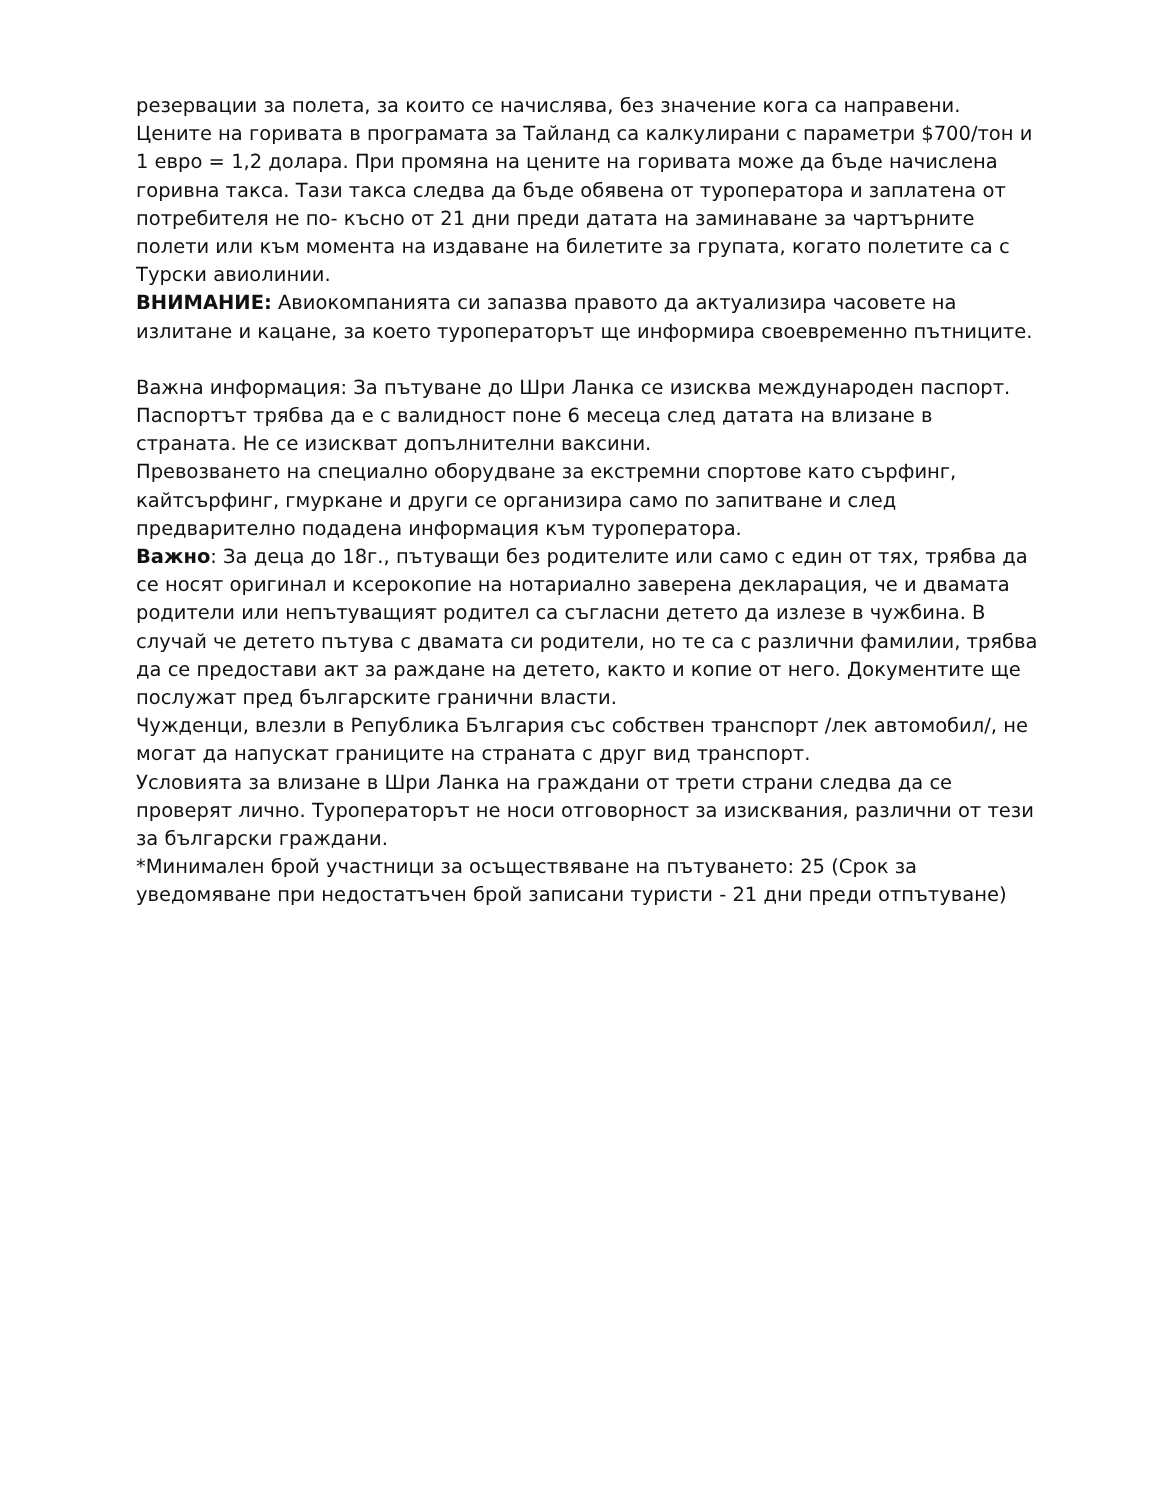резервации за полета, за които се начислява, без значение кога са направени. Цените на горивата в програмата за Тайланд са калкулирани с параметри $700/тон и 1 евро = 1,2 долара. При промяна на цените на горивата може да бъде начислена горивна такса. Тази такса следва да бъде обявена от туроператора и заплатена от потребителя не по- късно от 21 дни преди датата на заминаване за чартърните полети или към момента на издаване на билетите за групата, когато полетите са с Турски авиолинии.
ВНИМАНИЕ: Авиокомпанията си запазва правото да актуализира часовете на излитане и кацане, за което туроператорът ще информира своевременно пътниците.
Важна информация: За пътуване до Шри Ланка се изисква международен паспорт. Паспортът трябва да е с валидност поне 6 месеца след датата на влизане в страната. Не се изискват допълнителни ваксини.
Превозването на специално оборудване за екстремни спортове като сърфинг, кайтсърфинг, гмуркане и други се организира само по запитване и след предварително подадена информация към туроператора.
Важно: За деца до 18г., пътуващи без родителите или само с един от тях, трябва да се носят оригинал и ксерокопие на нотариално заверена декларация, че и двамата родители или непътуващият родител са съгласни детето да излезе в чужбина. В случай че детето пътува с двамата си родители, но те са с различни фамилии, трябва да се предостави акт за раждане на детето, както и копие от него. Документите ще послужат пред българските гранични власти.
Чужденци, влезли в Република България със собствен транспорт /лек автомобил/, не могат да напускат границите на страната с друг вид транспорт.
Условията за влизане в Шри Ланка на граждани от трети страни следва да се проверят лично. Туроператорът не носи отговорност за изисквания, различни от тези за български граждани.
*Минимален брой участници за осъществяване на пътуването: 25 (Срок за уведомяване при недостатъчен брой записани туристи - 21 дни преди отпътуване)